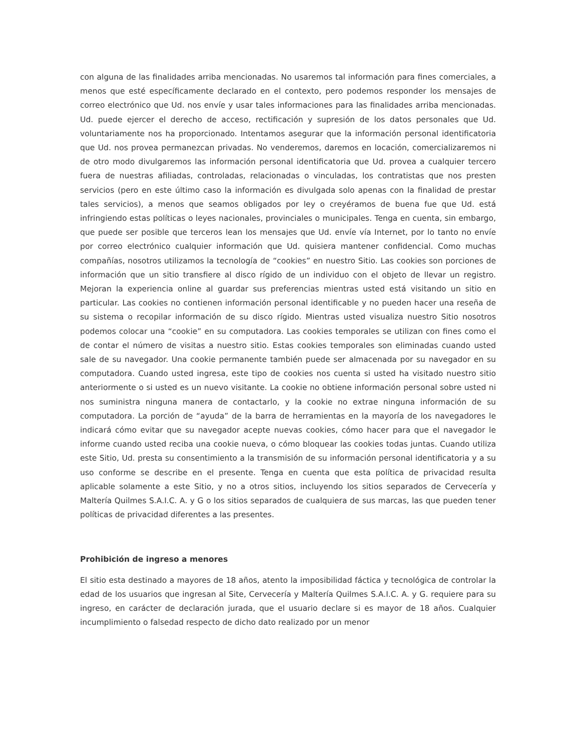con alguna de las finalidades arriba mencionadas. No usaremos tal información para fines comerciales, a menos que esté específicamente declarado en el contexto, pero podemos responder los mensajes de correo electrónico que Ud. nos envíe y usar tales informaciones para las finalidades arriba mencionadas. Ud. puede ejercer el derecho de acceso, rectificación y supresión de los datos personales que Ud. voluntariamente nos ha proporcionado. Intentamos asegurar que la información personal identificatoria que Ud. nos provea permanezcan privadas. No venderemos, daremos en locación, comercializaremos ni de otro modo divulgaremos las información personal identificatoria que Ud. provea a cualquier tercero fuera de nuestras afiliadas, controladas, relacionadas o vinculadas, los contratistas que nos presten servicios (pero en este último caso la información es divulgada solo apenas con la finalidad de prestar tales servicios), a menos que seamos obligados por ley o creyéramos de buena fue que Ud. está infringiendo estas políticas o leyes nacionales, provinciales o municipales. Tenga en cuenta, sin embargo, que puede ser posible que terceros lean los mensajes que Ud. envíe vía Internet, por lo tanto no envíe por correo electrónico cualquier información que Ud. quisiera mantener confidencial. Como muchas compañías, nosotros utilizamos la tecnología de “cookies” en nuestro Sitio. Las cookies son porciones de información que un sitio transfiere al disco rígido de un individuo con el objeto de llevar un registro. Mejoran la experiencia online al guardar sus preferencias mientras usted está visitando un sitio en particular. Las cookies no contienen información personal identificable y no pueden hacer una reseña de su sistema o recopilar información de su disco rígido. Mientras usted visualiza nuestro Sitio nosotros podemos colocar una “cookie” en su computadora. Las cookies temporales se utilizan con fines como el de contar el número de visitas a nuestro sitio. Estas cookies temporales son eliminadas cuando usted sale de su navegador. Una cookie permanente también puede ser almacenada por su navegador en su computadora. Cuando usted ingresa, este tipo de cookies nos cuenta si usted ha visitado nuestro sitio anteriormente o si usted es un nuevo visitante. La cookie no obtiene información personal sobre usted ni nos suministra ninguna manera de contactarlo, y la cookie no extrae ninguna información de su computadora. La porción de “ayuda” de la barra de herramientas en la mayoría de los navegadores le indicará cómo evitar que su navegador acepte nuevas cookies, cómo hacer para que el navegador le informe cuando usted reciba una cookie nueva, o cómo bloquear las cookies todas juntas. Cuando utiliza este Sitio, Ud. presta su consentimiento a la transmisión de su información personal identificatoria y a su uso conforme se describe en el presente. Tenga en cuenta que esta política de privacidad resulta aplicable solamente a este Sitio, y no a otros sitios, incluyendo los sitios separados de Cervecería y Maltería Quilmes S.A.I.C. A. y G o los sitios separados de cualquiera de sus marcas, las que pueden tener políticas de privacidad diferentes a las presentes.
Prohibición de ingreso a menores
El sitio esta destinado a mayores de 18 años, atento la imposibilidad fáctica y tecnológica de controlar la edad de los usuarios que ingresan al Site, Cervecería y Maltería Quilmes S.A.I.C. A. y G. requiere para su ingreso, en carácter de declaración jurada, que el usuario declare si es mayor de 18 años. Cualquier incumplimiento o falsedad respecto de dicho dato realizado por un menor